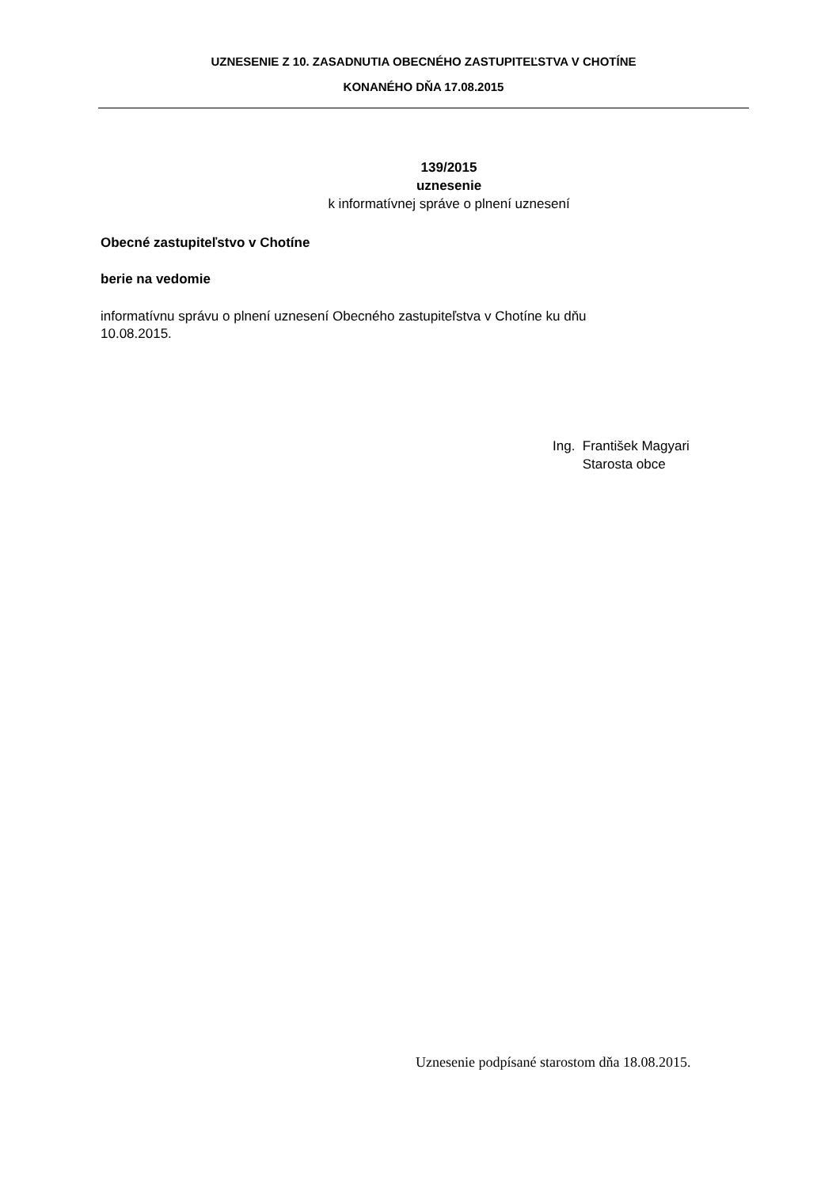UZNESENIE Z 10. ZASADNUTIA OBECNÉHO ZASTUPITEĽSTVA V CHOTÍNE
KONANÉHO DŇA 17.08.2015
139/2015
uznesenie
k informatívnej správe o plnení uznesení
Obecné zastupiteľstvo v Chotíne
berie na vedomie
informatívnu správu o plnení uznesení Obecného zastupiteľstva v Chotíne ku dňu
10.08.2015.
Ing. František Magyari
Starosta obce
Uznesenie podpísané starostom dňa 18.08.2015.